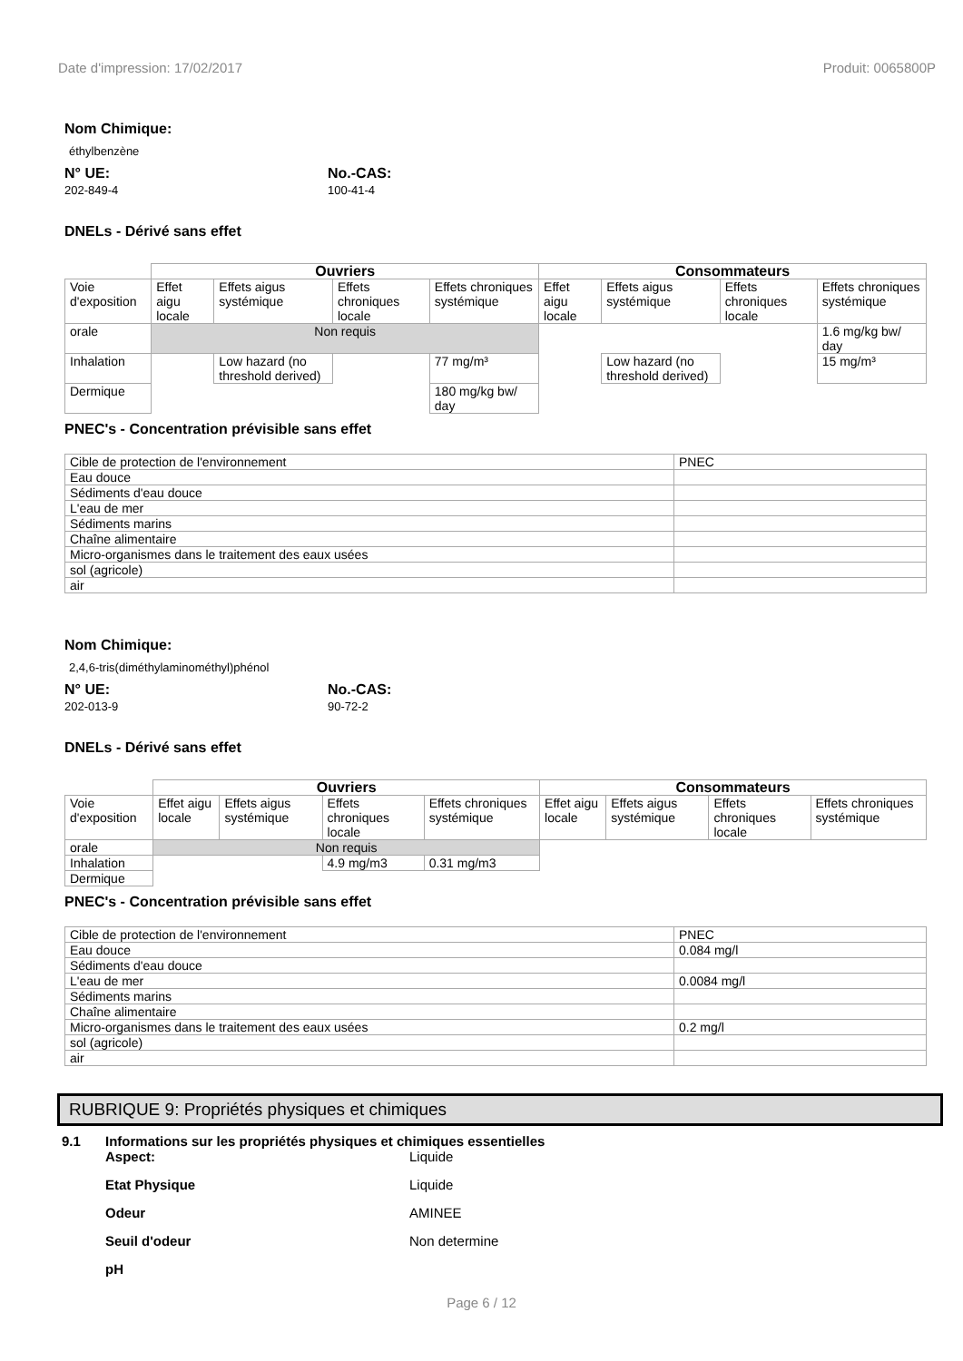Date d'impression: 17/02/2017 Produit: 0065800P
Nom Chimique:
éthylbenzène
N° UE:
202-849-4
No.-CAS:
100-41-4
DNELs - Dérivé sans effet
| | Ouvriers | | | | Consommateurs | | | |
| Voie d'exposition | Effet aigu locale | Effets aigus systémique | Effets chroniques locale | Effets chroniques systémique | Effet aigu locale | Effets aigus systémique | Effets chroniques locale | Effets chroniques systémique |
| orale | Non requis | | | | | | | 1.6 mg/kg bw/ day |
| Inhalation | | Low hazard (no threshold derived) | | 77 mg/m³ | | Low hazard (no threshold derived) | | 15 mg/m³ |
| Dermique | | | | 180 mg/kg bw/ day | | | | |
PNEC's - Concentration prévisible sans effet
| Cible de protection de l'environnement | PNEC |
| Eau douce | |
| Sédiments d'eau douce | |
| L'eau de mer | |
| Sédiments marins | |
| Chaîne alimentaire | |
| Micro-organismes dans le traitement des eaux usées | |
| sol (agricole) | |
| air | |
Nom Chimique:
2,4,6-tris(diméthylaminométhyl)phénol
N° UE:
202-013-9
No.-CAS:
90-72-2
DNELs - Dérivé sans effet
| | Ouvriers | | | | Consommateurs | | | |
| Voie d'exposition | Effet aigu locale | Effets aigus systémique | Effets chroniques locale | Effets chroniques systémique | Effet aigu locale | Effets aigus systémique | Effets chroniques locale | Effets chroniques systémique |
| orale | Non requis | | | | | | | |
| Inhalation | | | 4.9 mg/m3 | 0.31 mg/m3 | | | | |
| Dermique | | | | | | | | |
PNEC's - Concentration prévisible sans effet
| Cible de protection de l'environnement | PNEC |
| Eau douce | 0.084 mg/l |
| Sédiments d'eau douce | |
| L'eau de mer | 0.0084 mg/l |
| Sédiments marins | |
| Chaîne alimentaire | |
| Micro-organismes dans le traitement des eaux usées | 0.2 mg/l |
| sol (agricole) | |
| air | |
RUBRIQUE 9: Propriétés physiques et chimiques
9.1 Informations sur les propriétés physiques et chimiques essentielles
Aspect: Liquide
Etat Physique Liquide
Odeur AMINEE
Seuil d'odeur Non determine
pH
Page 6 / 12